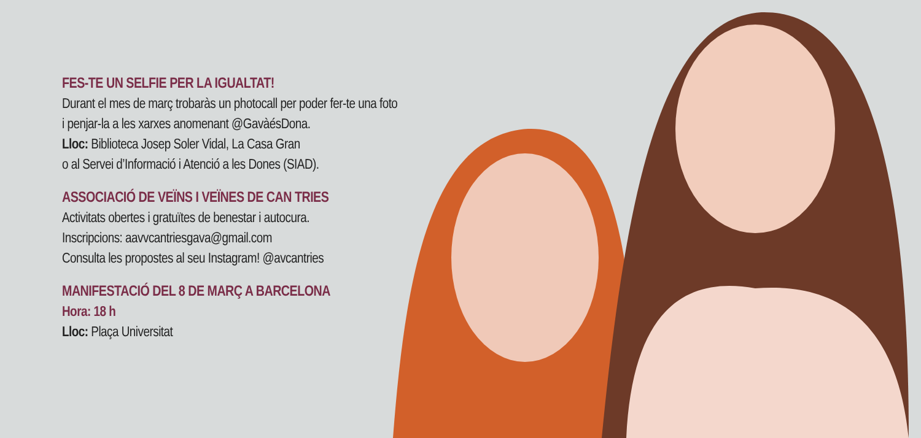FES-TE UN SELFIE PER LA IGUALTAT!
Durant el mes de març trobaràs un photocall per poder fer-te una foto
i penjar-la a les xarxes anomenant @GavàésDona.
Lloc: Biblioteca Josep Soler Vidal, La Casa Gran
o al Servei d’Informació i Atenció a les Dones (SIAD).
ASSOCIACIÓ DE VEÏNS I VEÏNES DE CAN TRIES
Activitats obertes i gratuïtes de benestar i autocura.
Inscripcions: aavvcantriesgava@gmail.com
Consulta les propostes al seu Instagram! @avcantries
MANIFESTACIÓ DEL 8 DE MARÇ A BARCELONA
Hora: 18 h
Lloc: Plaça Universitat